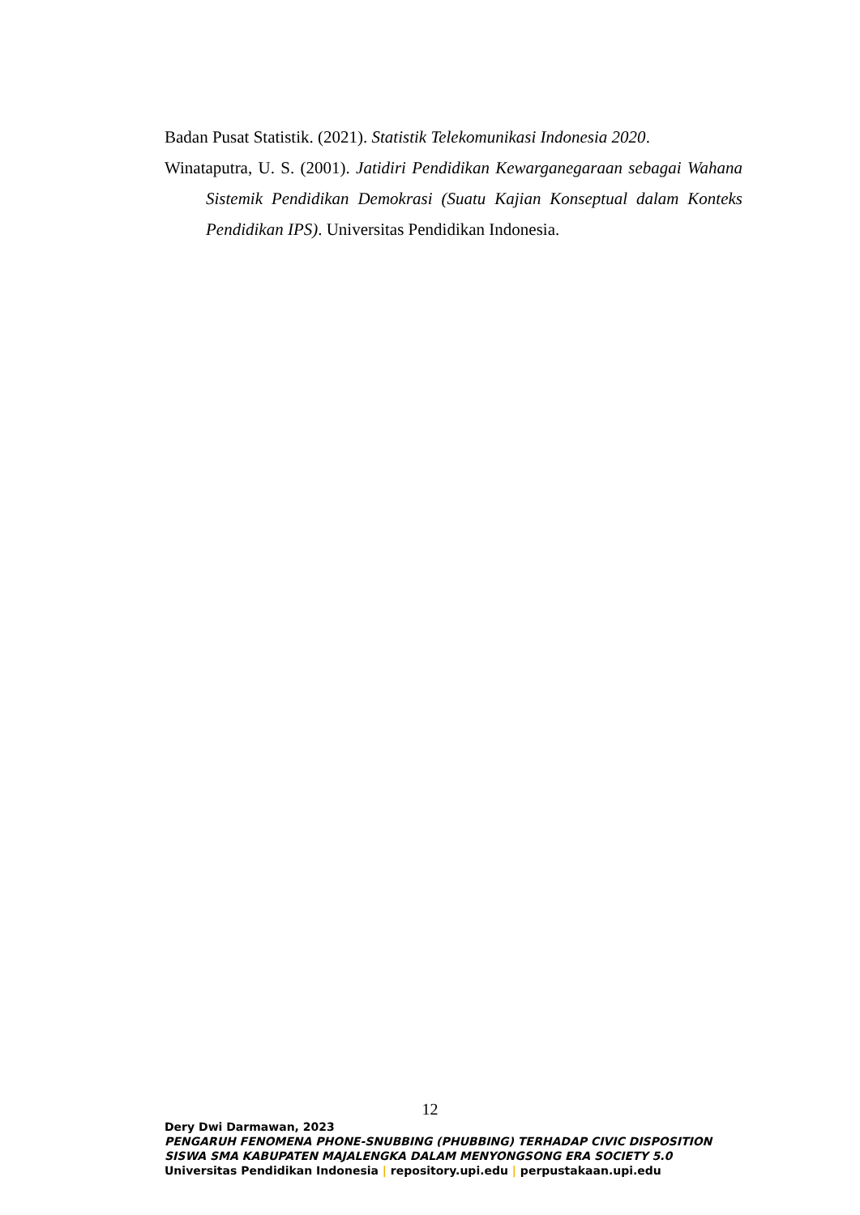Badan Pusat Statistik. (2021). Statistik Telekomunikasi Indonesia 2020.
Winataputra, U. S. (2001). Jatidiri Pendidikan Kewarganegaraan sebagai Wahana Sistemik Pendidikan Demokrasi (Suatu Kajian Konseptual dalam Konteks Pendidikan IPS). Universitas Pendidikan Indonesia.
12
Dery Dwi Darmawan, 2023
PENGARUH FENOMENA PHONE-SNUBBING (PHUBBING) TERHADAP CIVIC DISPOSITION
SISWA SMA KABUPATEN MAJALENGKA DALAM MENYONGSONG ERA SOCIETY 5.0
Universitas Pendidikan Indonesia | repository.upi.edu | perpustakaan.upi.edu